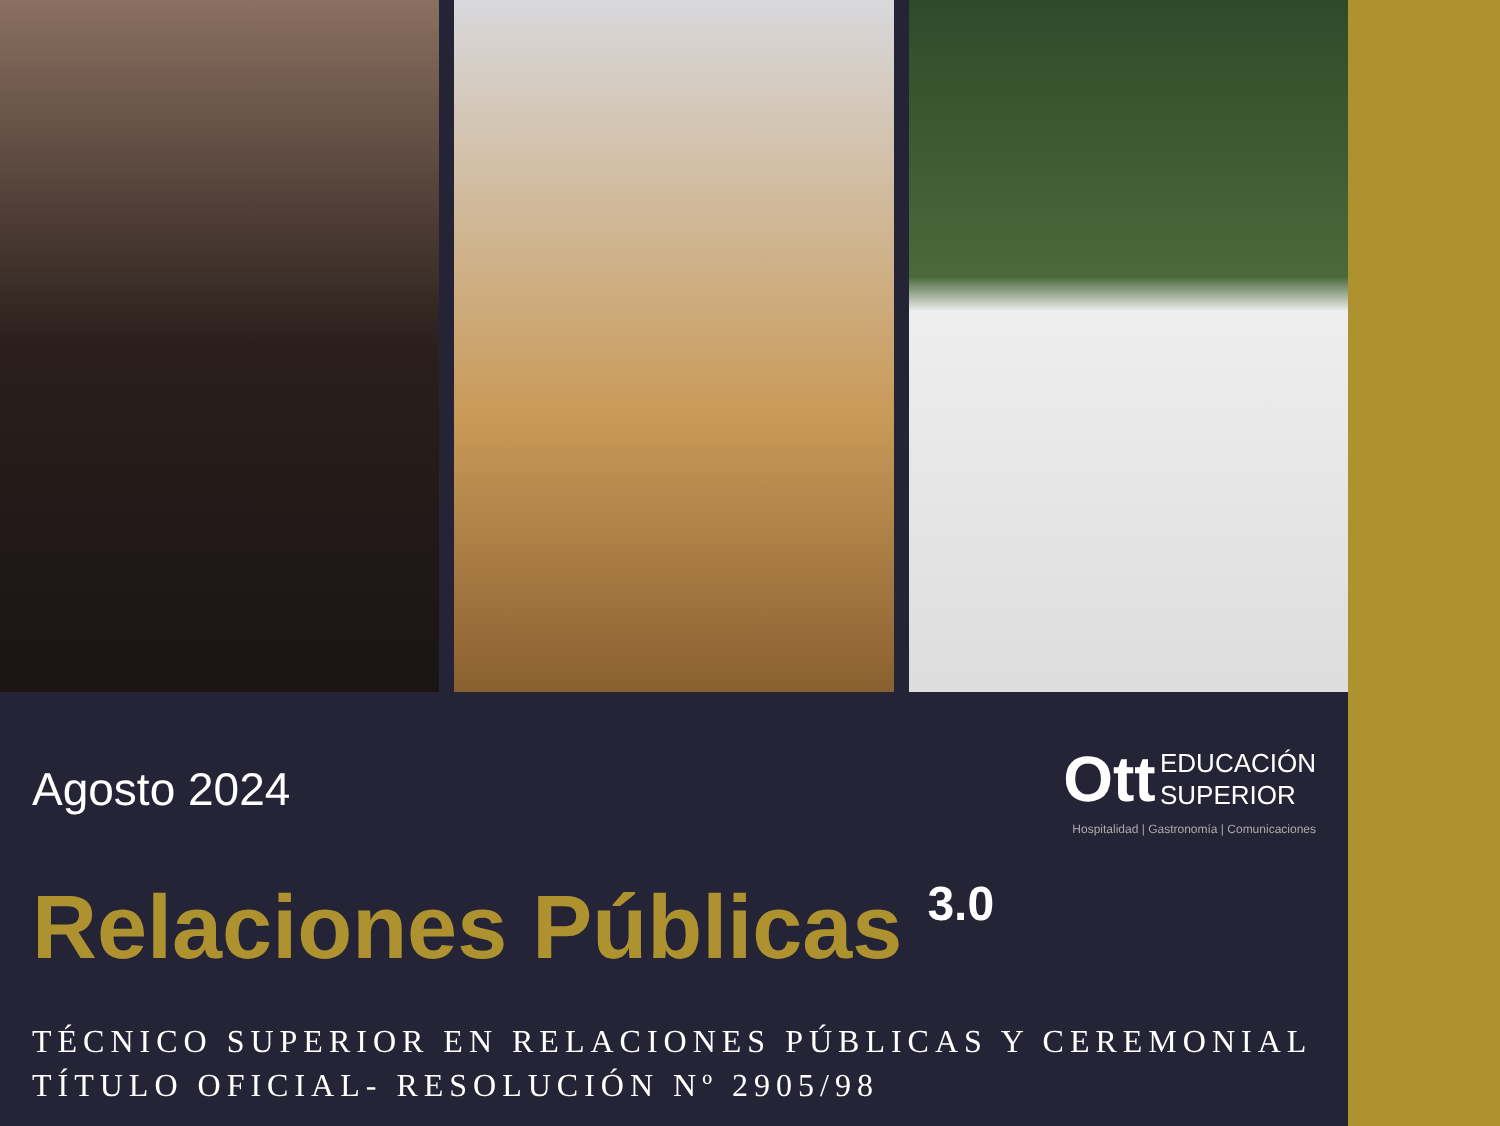Agosto 2024
Ott EDUCACIÓN
SUPERIOR
Hospitalidad | Gastronomía | Comunicaciones
Relaciones Públicas 3.0
TÉCNICO SUPERIOR EN RELACIONES PÚBLICAS Y CEREMONIAL
TÍTULO OFICIAL- RESOLUCIÓN Nº 2905/98